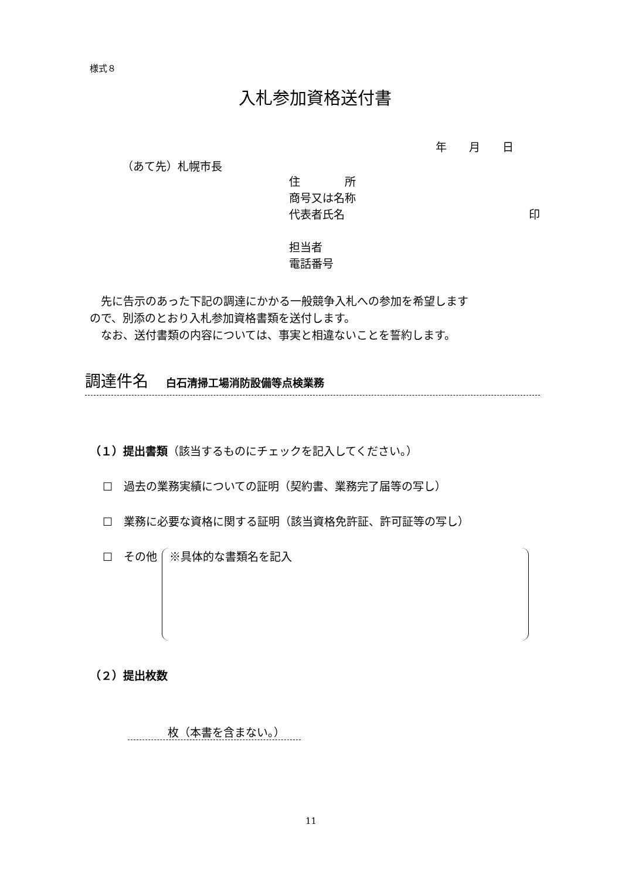様式８
入札参加資格送付書
年　　月　　日
（あて先）札幌市長
住　　　　所
商号又は名称
代表者氏名 印
担当者
電話番号
先に告示のあった下記の調達にかかる一般競争入札への参加を希望します
ので、別添のとおり入札参加資格書類を送付します。
なお、送付書類の内容については、事実と相違ないことを誓約します。
調達件名 白石清掃工場消防設備等点検業務
（１）提出書類（該当するものにチェックを記入してください。）
☐　過去の業務実績についての証明（契約書、業務完了届等の写し）
☐　業務に必要な資格に関する証明（該当資格免許証、許可証等の写し）
☐　その他
※具体的な書類名を記入
（２）提出枚数
枚（本書を含まない。）
11